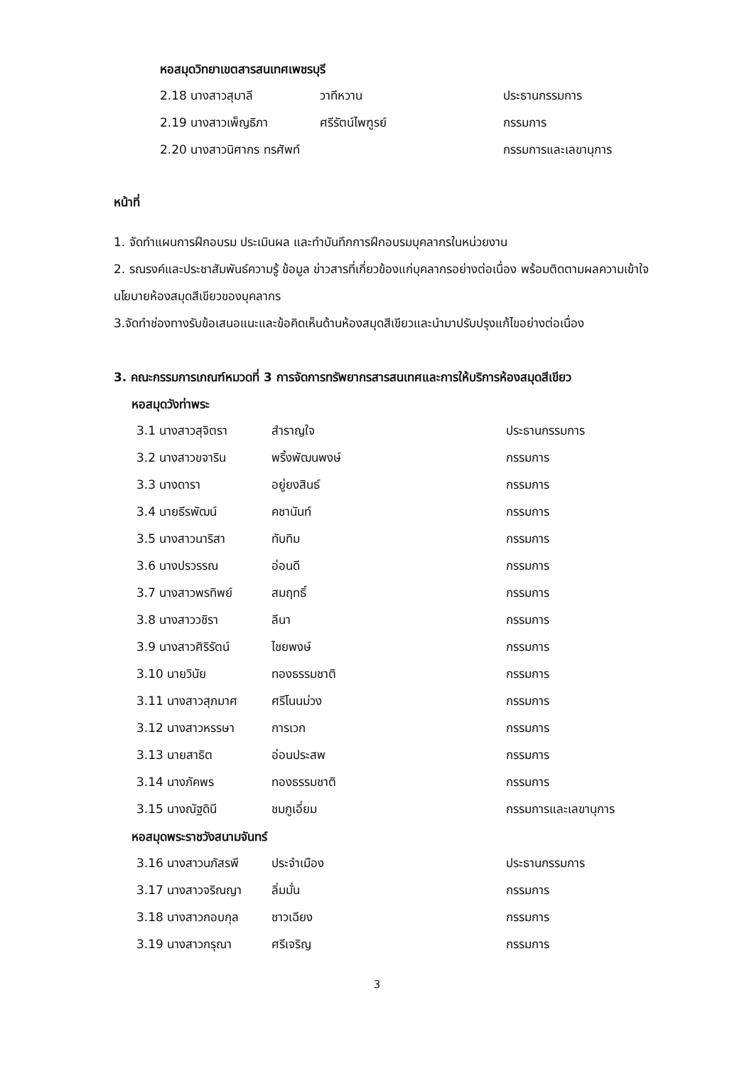หอสมุดวิทยาเขตสารสนเทศเพชรบุรี
2.18 นางสาวสุมาลี วาทีหวาน ประธานกรรมการ
2.19 นางสาวเพ็ญธิภา ศรีรัตน์ไพฑูรย์ กรรมการ
2.20 นางสาวนิศากร ทรศัพท์ กรรมการและเลขานุการ
หน้าที่
1. จัดทำแผนการฝึกอบรม ประเมินผล และทำบันทึกการฝึกอบรมบุคลากรในหน่วยงาน
2. รณรงค์และประชาสัมพันธ์ความรู้ ข้อมูล ข่าวสารที่เกี่ยวข้องแก่บุคลากรอย่างต่อเนื่อง พร้อมติดตามผลความเข้าใจนโยบายห้องสมุดสีเขียวของบุคลากร
3.จัดทำช่องทางรับข้อเสนอแนะและข้อคิดเห็นด้านห้องสมุดสีเขียวและนำมาปรับปรุงแก้ไขอย่างต่อเนื่อง
3. คณะกรรมการเกณฑ์หมวดที่ 3 การจัดการทรัพยากรสารสนเทศและการให้บริการห้องสมุดสีเขียว
หอสมุดวังท่าพระ
3.1 นางสาวสุจิตรา สำราญใจ ประธานกรรมการ
3.2 นางสาวขจาริน พริ้งพัฒนพงษ์ กรรมการ
3.3 นางดารา อยู่ยงสินธ์ กรรมการ
3.4 นายธีรพัฒน์ คชานันท์ กรรมการ
3.5 นางสาวนาริสา ทับทิม กรรมการ
3.6 นางปรวรรณ อ่อนดี กรรมการ
3.7 นางสาวพรทิพย์ สมฤทธิ์ กรรมการ
3.8 นางสาววชิรา ลีนา กรรมการ
3.9 นางสาวศิริรัตน์ ไชยพงษ์ กรรมการ
3.10 นายวินัย ทองธรรมชาติ กรรมการ
3.11 นางสาวสุภมาศ ศรีโนนม่วง กรรมการ
3.12 นางสาวหรรษา การเวก กรรมการ
3.13 นายสาธิต อ่อนประสพ กรรมการ
3.14 นางภัคพร ทองธรรมชาติ กรรมการ
3.15 นางณัฐดินี ชมภูเอี่ยม กรรมการและเลขานุการ
หอสมุดพระราชวังสนามจันทร์
3.16 นางสาวนภัสรพี ประจำเมือง ประธานกรรมการ
3.17 นางสาวจริณญา ลิ่มมั่น กรรมการ
3.18 นางสาวกอบกุล ชาวเฉียง กรรมการ
3.19 นางสาวกรุณา ศรีเจริญ กรรมการ
3